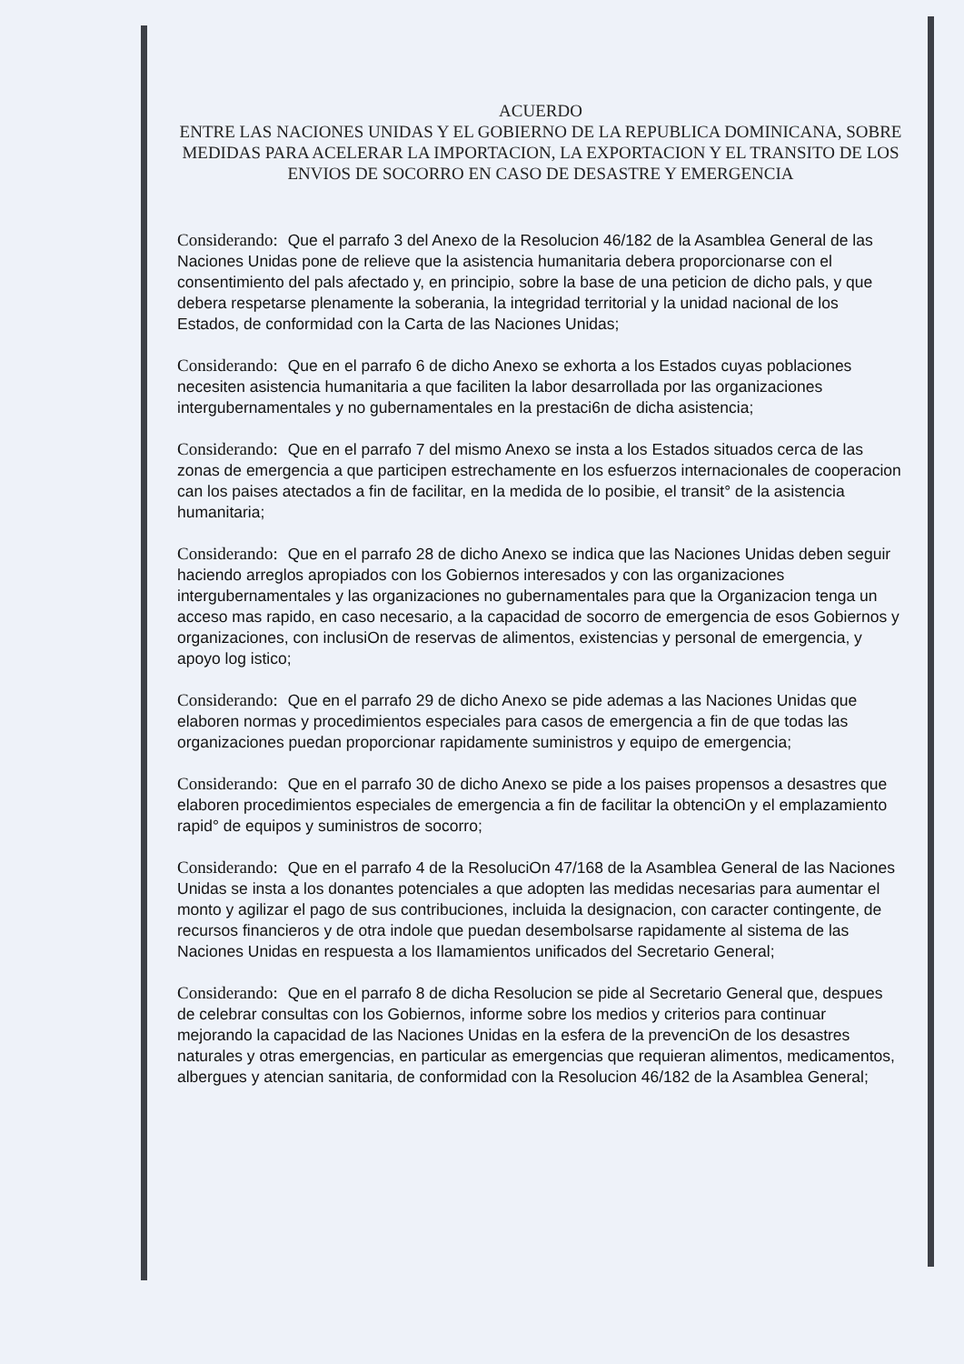ACUERDO
ENTRE LAS NACIONES UNIDAS Y EL GOBIERNO DE LA REPUBLICA DOMINICANA, SOBRE MEDIDAS PARA ACELERAR LA IMPORTACION, LA EXPORTACION Y EL TRANSITO DE LOS ENVIOS DE SOCORRO EN CASO DE DESASTRE Y EMERGENCIA
Considerando: Que el parrafo 3 del Anexo de la Resolucion 46/182 de la Asamblea General de las Naciones Unidas pone de relieve que la asistencia humanitaria debera proporcionarse con el consentimiento del pals afectado y, en principio, sobre la base de una peticion de dicho pals, y que debera respetarse plenamente la soberania, la integridad territorial y la unidad nacional de los Estados, de conformidad con la Carta de las Naciones Unidas;
Considerando: Que en el parrafo 6 de dicho Anexo se exhorta a los Estados cuyas poblaciones necesiten asistencia humanitaria a que faciliten la labor desarrollada por las organizaciones intergubernamentales y no gubernamentales en la prestaci6n de dicha asistencia;
Considerando: Que en el parrafo 7 del mismo Anexo se insta a los Estados situados cerca de las zonas de emergencia a que participen estrechamente en los esfuerzos internacionales de cooperacion can los paises atectados a fin de facilitar, en la medida de lo posibie, el transit° de la asistencia humanitaria;
Considerando: Que en el parrafo 28 de dicho Anexo se indica que las Naciones Unidas deben seguir haciendo arreglos apropiados con los Gobiernos interesados y con las organizaciones intergubernamentales y las organizaciones no gubernamentales para que la Organizacion tenga un acceso mas rapido, en caso necesario, a la capacidad de socorro de emergencia de esos Gobiernos y organizaciones, con inclusiOn de reservas de alimentos, existencias y personal de emergencia, y apoyo log istico;
Considerando: Que en el parrafo 29 de dicho Anexo se pide ademas a las Naciones Unidas que elaboren normas y procedimientos especiales para casos de emergencia a fin de que todas las organizaciones puedan proporcionar rapidamente suministros y equipo de emergencia;
Considerando: Que en el parrafo 30 de dicho Anexo se pide a los paises propensos a desastres que elaboren procedimientos especiales de emergencia a fin de facilitar la obtenciOn y el emplazamiento rapid° de equipos y suministros de socorro;
Considerando: Que en el parrafo 4 de la ResoluciOn 47/168 de la Asamblea General de las Naciones Unidas se insta a los donantes potenciales a que adopten las medidas necesarias para aumentar el monto y agilizar el pago de sus contribuciones, incluida la designacion, con caracter contingente, de recursos financieros y de otra indole que puedan desembolsarse rapidamente al sistema de las Naciones Unidas en respuesta a los Ilamamientos unificados del Secretario General;
Considerando: Que en el parrafo 8 de dicha Resolucion se pide al Secretario General que, despues de celebrar consultas con los Gobiernos, informe sobre los medios y criterios para continuar mejorando la capacidad de las Naciones Unidas en la esfera de la prevenciOn de los desastres naturales y otras emergencias, en particular as emergencias que requieran alimentos, medicamentos, albergues y atencian sanitaria, de conformidad con la Resolucion 46/182 de la Asamblea General;